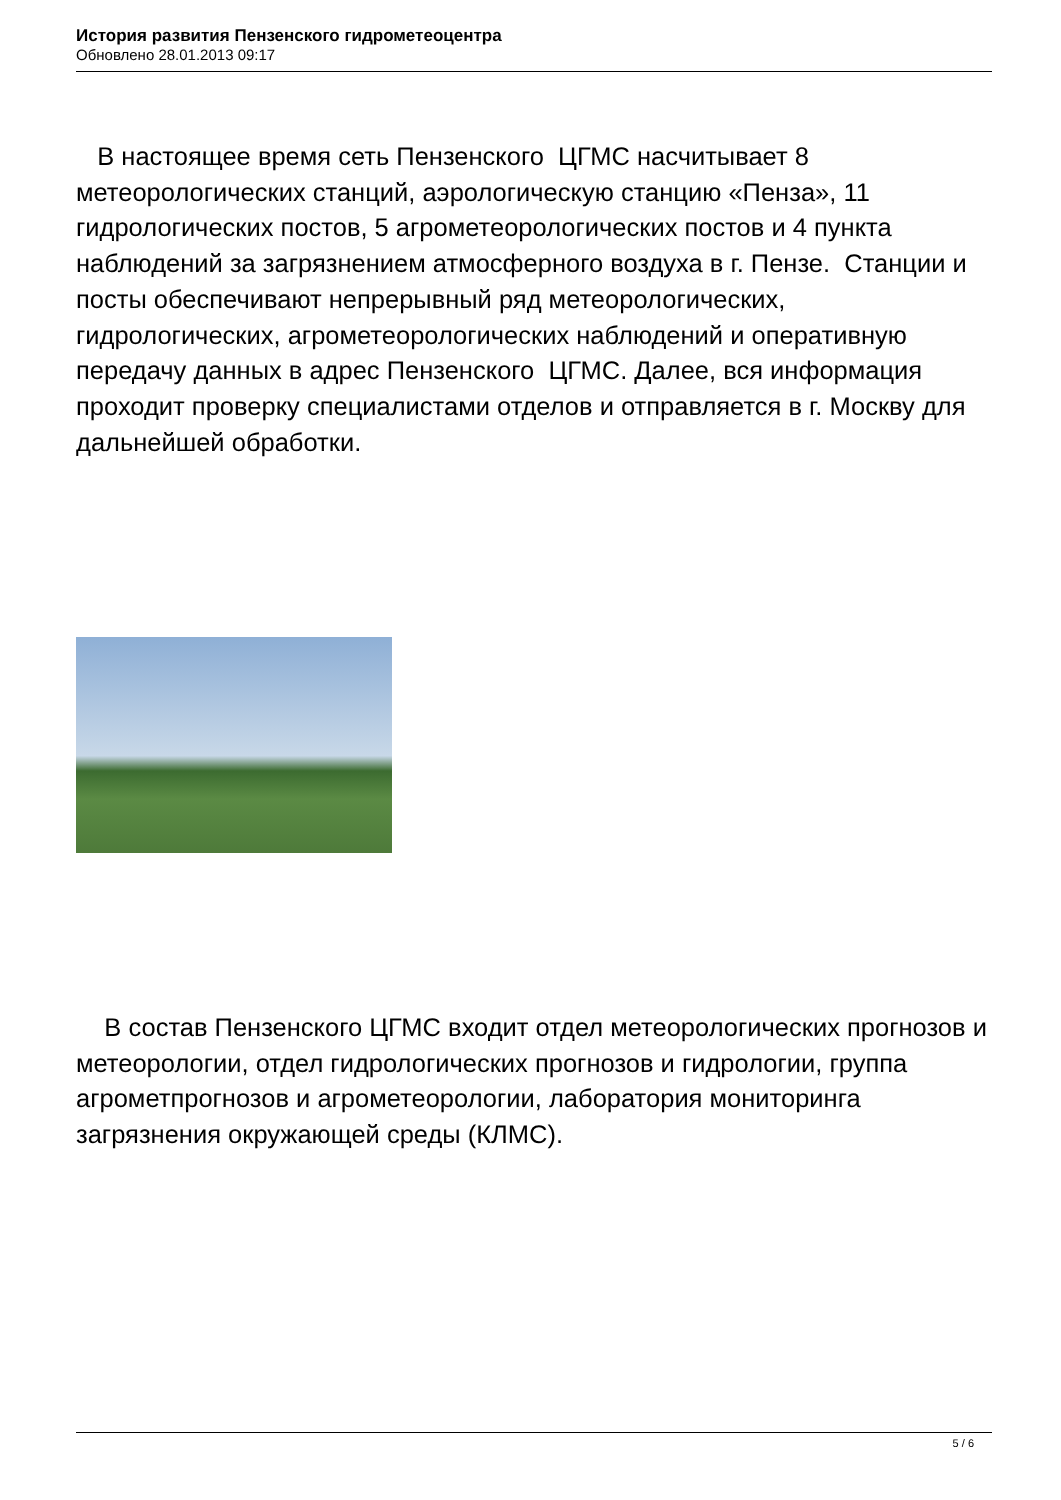История развития Пензенского гидрометеоцентра
Обновлено 28.01.2013 09:17
В настоящее время сеть Пензенского ЦГМС насчитывает 8 метеорологических станций, аэрологическую станцию «Пенза», 11 гидрологических постов, 5 агрометеорологических постов и 4 пункта наблюдений за загрязнением атмосферного воздуха в г. Пензе. Станции и посты обеспечивают непрерывный ряд метеорологических, гидрологических, агрометеорологических наблюдений и оперативную передачу данных в адрес Пензенского ЦГМС. Далее, вся информация проходит проверку специалистами отделов и отправляется в г. Москву для дальнейшей обработки.
В состав Пензенского ЦГМС входит отдел метеорологических прогнозов и метеорологии, отдел гидрологических прогнозов и гидрологии, группа агрометпрогнозов и агрометеорологии, лаборатория мониторинга загрязнения окружающей среды (КЛМС).
5 / 6